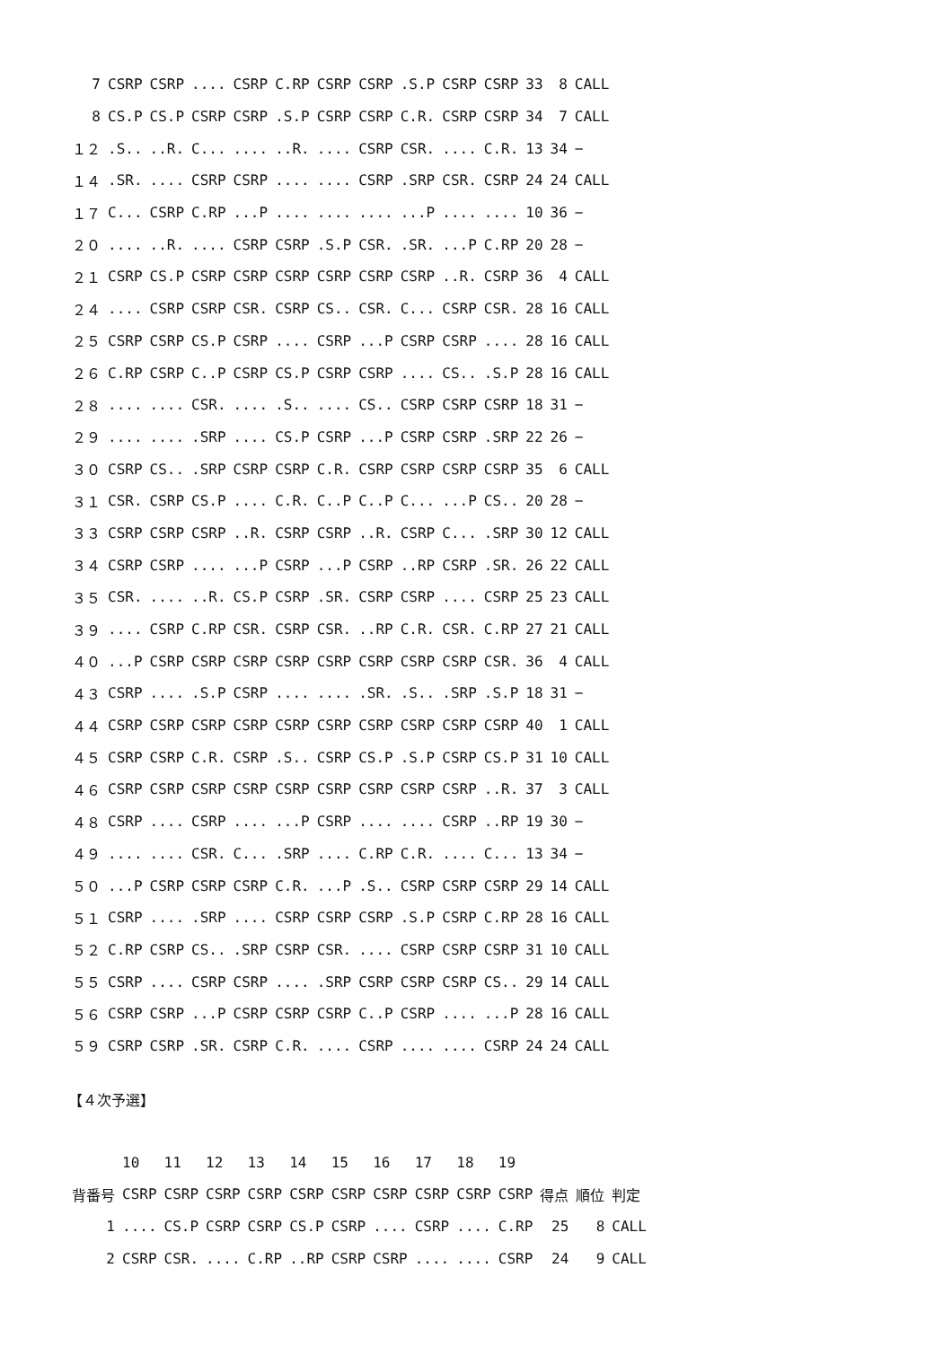| 7 | CSRP | CSRP | .... | CSRP | C.RP | CSRP | CSRP | .S.P | CSRP | CSRP | 33 | 8 | CALL |
| 8 | CS.P | CS.P | CSRP | CSRP | .S.P | CSRP | CSRP | C.R. | CSRP | CSRP | 34 | 7 | CALL |
| １２ | .S.. | ..R. | C... | .... | ..R. | .... | CSRP | CSR. | .... | C.R. | 13 | 34 | − |
| １４ | .SR. | .... | CSRP | CSRP | .... | .... | CSRP | .SRP | CSR. | CSRP | 24 | 24 | CALL |
| １７ | C... | CSRP | C.RP | ...P | .... | .... | .... | ...P | .... | .... | 10 | 36 | − |
| ２０ | .... | ..R. | .... | CSRP | CSRP | .S.P | CSR. | .SR. | ...P | C.RP | 20 | 28 | − |
| ２１ | CSRP | CS.P | CSRP | CSRP | CSRP | CSRP | CSRP | CSRP | ..R. | CSRP | 36 | 4 | CALL |
| ２４ | .... | CSRP | CSRP | CSR. | CSRP | CS.. | CSR. | C... | CSRP | CSR. | 28 | 16 | CALL |
| ２５ | CSRP | CSRP | CS.P | CSRP | .... | CSRP | ...P | CSRP | CSRP | .... | 28 | 16 | CALL |
| ２６ | C.RP | CSRP | C..P | CSRP | CS.P | CSRP | CSRP | .... | CS.. | .S.P | 28 | 16 | CALL |
| ２８ | .... | .... | CSR. | .... | .S.. | .... | CS.. | CSRP | CSRP | CSRP | 18 | 31 | − |
| ２９ | .... | .... | .SRP | .... | CS.P | CSRP | ...P | CSRP | CSRP | .SRP | 22 | 26 | − |
| ３０ | CSRP | CS.. | .SRP | CSRP | CSRP | C.R. | CSRP | CSRP | CSRP | CSRP | 35 | 6 | CALL |
| ３１ | CSR. | CSRP | CS.P | .... | C.R. | C..P | C..P | C... | ...P | CS.. | 20 | 28 | − |
| ３３ | CSRP | CSRP | CSRP | ..R. | CSRP | CSRP | ..R. | CSRP | C... | .SRP | 30 | 12 | CALL |
| ３４ | CSRP | CSRP | .... | ...P | CSRP | ...P | CSRP | ..RP | CSRP | .SR. | 26 | 22 | CALL |
| ３５ | CSR. | .... | ..R. | CS.P | CSRP | .SR. | CSRP | CSRP | .... | CSRP | 25 | 23 | CALL |
| ３９ | .... | CSRP | C.RP | CSR. | CSRP | CSR. | ..RP | C.R. | CSR. | C.RP | 27 | 21 | CALL |
| ４０ | ...P | CSRP | CSRP | CSRP | CSRP | CSRP | CSRP | CSRP | CSRP | CSR. | 36 | 4 | CALL |
| ４３ | CSRP | .... | .S.P | CSRP | .... | .... | .SR. | .S.. | .SRP | .S.P | 18 | 31 | − |
| ４４ | CSRP | CSRP | CSRP | CSRP | CSRP | CSRP | CSRP | CSRP | CSRP | CSRP | 40 | 1 | CALL |
| ４５ | CSRP | CSRP | C.R. | CSRP | .S.. | CSRP | CS.P | .S.P | CSRP | CS.P | 31 | 10 | CALL |
| ４６ | CSRP | CSRP | CSRP | CSRP | CSRP | CSRP | CSRP | CSRP | CSRP | ..R. | 37 | 3 | CALL |
| ４８ | CSRP | .... | CSRP | .... | ...P | CSRP | .... | .... | CSRP | ..RP | 19 | 30 | − |
| ４９ | .... | .... | CSR. | C... | .SRP | .... | C.RP | C.R. | .... | C... | 13 | 34 | − |
| ５０ | ...P | CSRP | CSRP | CSRP | C.R. | ...P | .S.. | CSRP | CSRP | CSRP | 29 | 14 | CALL |
| ５１ | CSRP | .... | .SRP | .... | CSRP | CSRP | CSRP | .S.P | CSRP | C.RP | 28 | 16 | CALL |
| ５２ | C.RP | CSRP | CS.. | .SRP | CSRP | CSR. | .... | CSRP | CSRP | CSRP | 31 | 10 | CALL |
| ５５ | CSRP | .... | CSRP | CSRP | .... | .SRP | CSRP | CSRP | CSRP | CS.. | 29 | 14 | CALL |
| ５６ | CSRP | CSRP | ...P | CSRP | CSRP | CSRP | C..P | CSRP | .... | ...P | 28 | 16 | CALL |
| ５９ | CSRP | CSRP | .SR. | CSRP | C.R. | .... | CSRP | .... | .... | CSRP | 24 | 24 | CALL |
【４次予選】
| | 10 | 11 | 12 | 13 | 14 | 15 | 16 | 17 | 18 | 19 | | | |
| --- | --- | --- | --- | --- | --- | --- | --- | --- | --- | --- | --- | --- | --- |
| 背番号 | CSRP | CSRP | CSRP | CSRP | CSRP | CSRP | CSRP | CSRP | CSRP | CSRP | 得点 | 順位 | 判定 |
| 1 | .... | CS.P | CSRP | CSRP | CS.P | CSRP | .... | CSRP | .... | C.RP | 25 | 8 | CALL |
| 2 | CSRP | CSR. | .... | C.RP | ..RP | CSRP | CSRP | .... | .... | CSRP | 24 | 9 | CALL |